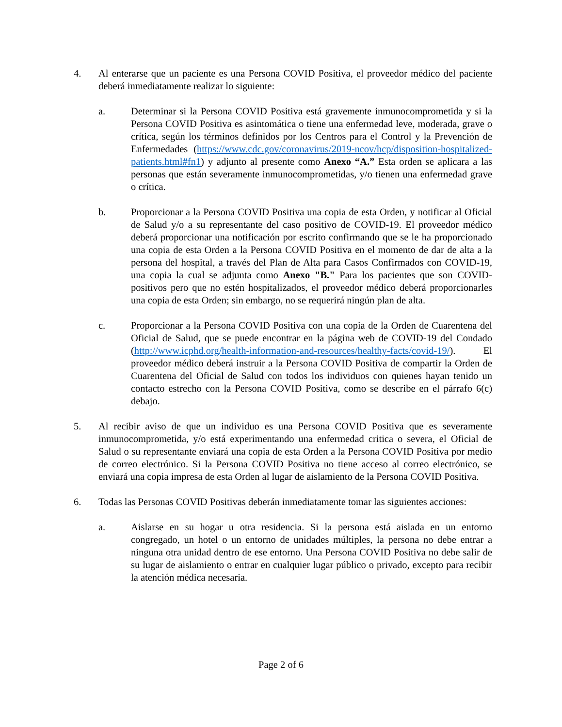4. Al enterarse que un paciente es una Persona COVID Positiva, el proveedor médico del paciente deberá inmediatamente realizar lo siguiente:
a. Determinar si la Persona COVID Positiva está gravemente inmunocomprometida y si la Persona COVID Positiva es asintomática o tiene una enfermedad leve, moderada, grave o crítica, según los términos definidos por los Centros para el Control y la Prevención de Enfermedades (https://www.cdc.gov/coronavirus/2019-ncov/hcp/disposition-hospitalized-patients.html#fn1) y adjunto al presente como Anexo “A.” Esta orden se aplicara a las personas que están severamente inmunocomprometidas, y/o tienen una enfermedad grave o crítica.
b. Proporcionar a la Persona COVID Positiva una copia de esta Orden, y notificar al Oficial de Salud y/o a su representante del caso positivo de COVID-19. El proveedor médico deberá proporcionar una notificación por escrito confirmando que se le ha proporcionado una copia de esta Orden a la Persona COVID Positiva en el momento de dar de alta a la persona del hospital, a través del Plan de Alta para Casos Confirmados con COVID-19, una copia la cual se adjunta como Anexo "B." Para los pacientes que son COVID-positivos pero que no estén hospitalizados, el proveedor médico deberá proporcionarles una copia de esta Orden; sin embargo, no se requerirá ningún plan de alta.
c. Proporcionar a la Persona COVID Positiva con una copia de la Orden de Cuarentena del Oficial de Salud, que se puede encontrar en la página web de COVID-19 del Condado (http://www.icphd.org/health-information-and-resources/healthy-facts/covid-19/). El proveedor médico deberá instruir a la Persona COVID Positiva de compartir la Orden de Cuarentena del Oficial de Salud con todos los individuos con quienes hayan tenido un contacto estrecho con la Persona COVID Positiva, como se describe en el párrafo 6(c) debajo.
5. Al recibir aviso de que un individuo es una Persona COVID Positiva que es severamente inmunocomprometida, y/o está experimentando una enfermedad critica o severa, el Oficial de Salud o su representante enviará una copia de esta Orden a la Persona COVID Positiva por medio de correo electrónico. Si la Persona COVID Positiva no tiene acceso al correo electrónico, se enviará una copia impresa de esta Orden al lugar de aislamiento de la Persona COVID Positiva.
6. Todas las Personas COVID Positivas deberán inmediatamente tomar las siguientes acciones:
a. Aislarse en su hogar u otra residencia. Si la persona está aislada en un entorno congregado, un hotel o un entorno de unidades múltiples, la persona no debe entrar a ninguna otra unidad dentro de ese entorno. Una Persona COVID Positiva no debe salir de su lugar de aislamiento o entrar en cualquier lugar público o privado, excepto para recibir la atención médica necesaria.
Page 2 of 6